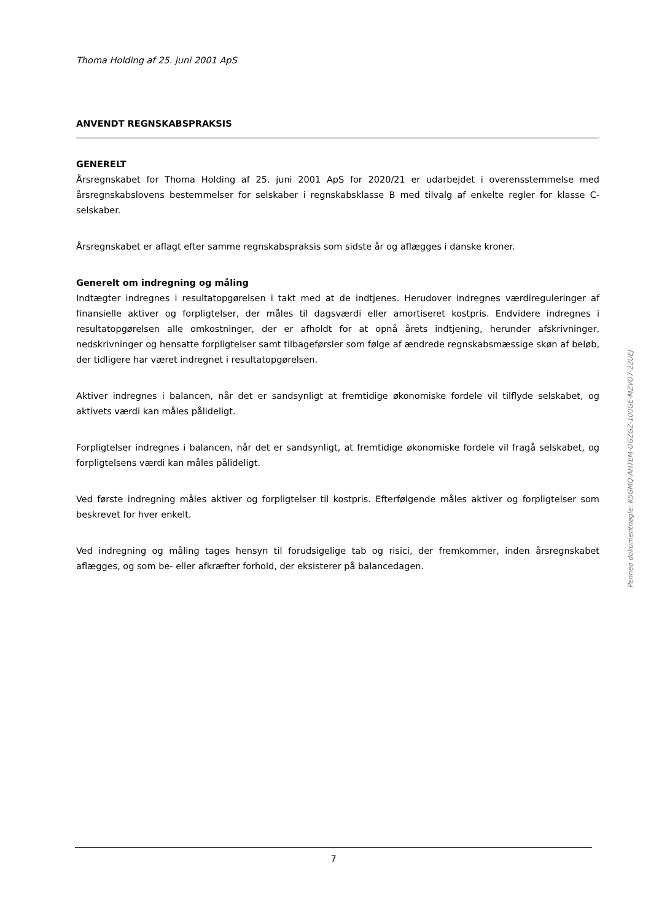Thoma Holding af 25. juni 2001 ApS
ANVENDT REGNSKABSPRAKSIS
GENERELT
Årsregnskabet for Thoma Holding af 25. juni 2001 ApS for 2020/21 er udarbejdet i overensstemmelse med årsregnskabslovens bestemmelser for selskaber i regnskabsklasse B med tilvalg af enkelte regler for klasse C-selskaber.
Årsregnskabet er aflagt efter samme regnskabspraksis som sidste år og aflægges i danske kroner.
Generelt om indregning og måling
Indtægter indregnes i resultatopgørelsen i takt med at de indtjenes. Herudover indregnes værdireguleringer af finansielle aktiver og forpligtelser, der måles til dagsværdi eller amortiseret kostpris. Endvidere indregnes i resultatopgørelsen alle omkostninger, der er afholdt for at opnå årets indtjening, herunder afskrivninger, nedskrivninger og hensatte forpligtelser samt tilbageførsler som følge af ændrede regnskabsmæssige skøn af beløb, der tidligere har været indregnet i resultatopgørelsen.
Aktiver indregnes i balancen, når det er sandsynligt at fremtidige økonomiske fordele vil tilflyde selskabet, og aktivets værdi kan måles pålideligt.
Forpligtelser indregnes i balancen, når det er sandsynligt, at fremtidige økonomiske fordele vil fragå selskabet, og forpligtelsens værdi kan måles pålideligt.
Ved første indregning måles aktiver og forpligtelser til kostpris. Efterfølgende måles aktiver og forpligtelser som beskrevet for hver enkelt.
Ved indregning og måling tages hensyn til forudsigelige tab og risici, der fremkommer, inden årsregnskabet aflægges, og som be- eller afkræfter forhold, der eksisterer på balancedagen.
Penneo dokumentnøgle: K5GMQ-AHTEM-OGZGZ-100GE-MZVO7-22UEJ
7